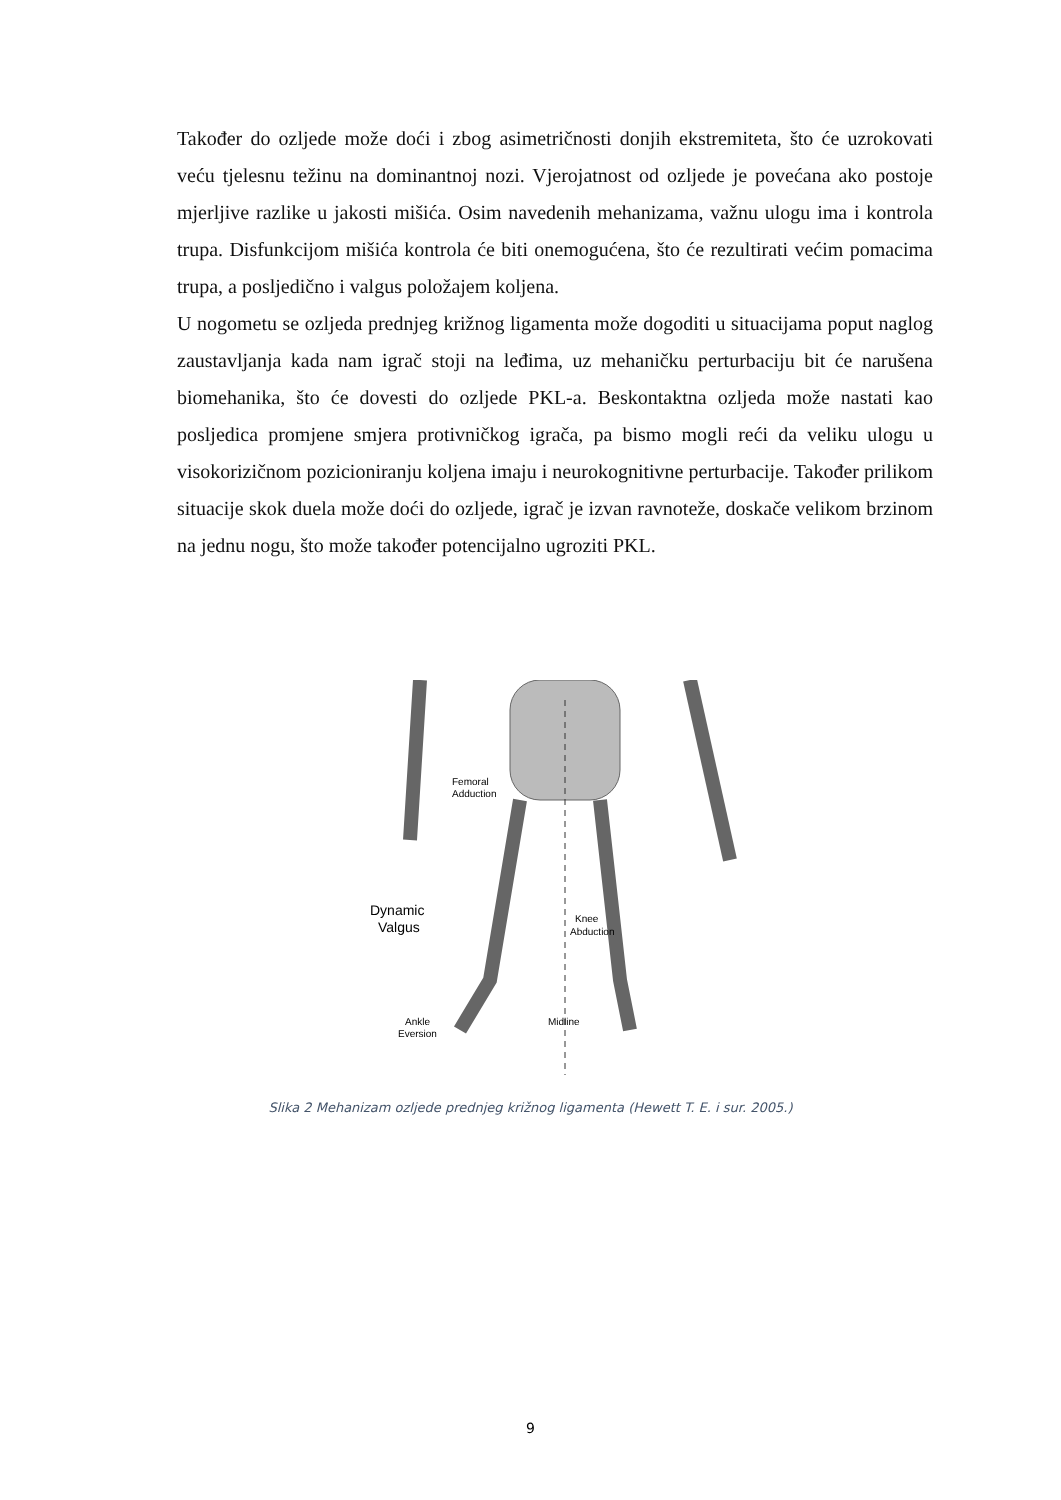Također do ozljede može doći i zbog asimetričnosti donjih ekstremiteta, što će uzrokovati veću tjelesnu težinu na dominantnoj nozi. Vjerojatnost od ozljede je povećana ako postoje mjerljive razlike u jakosti mišića. Osim navedenih mehanizama, važnu ulogu ima i kontrola trupa. Disfunkcijom mišića kontrola će biti onemogućena, što će rezultirati većim pomacima trupa, a posljedično i valgus položajem koljena.
U nogometu se ozljeda prednjeg križnog ligamenta može dogoditi u situacijama poput naglog zaustavljanja kada nam igrač stoji na leđima, uz mehaničku perturbaciju bit će narušena biomehanika, što će dovesti do ozljede PKL-a. Beskontaktna ozljeda može nastati kao posljedica promjene smjera protivničkog igrača, pa bismo mogli reći da veliku ulogu u visokorizičnom pozicioniranju koljena imaju i neurokognitivne perturbacije. Također prilikom situacije skok duela može doći do ozljede, igrač je izvan ravnoteže, doskače velikom brzinom na jednu nogu, što može također potencijalno ugroziti PKL.
Femoral
Adduction
Dynamic
Valgus
Knee
Abduction
Ankle
Eversion
Midline
Slika 2 Mehanizam ozljede prednjeg križnog ligamenta (Hewett T. E. i sur. 2005.)
9